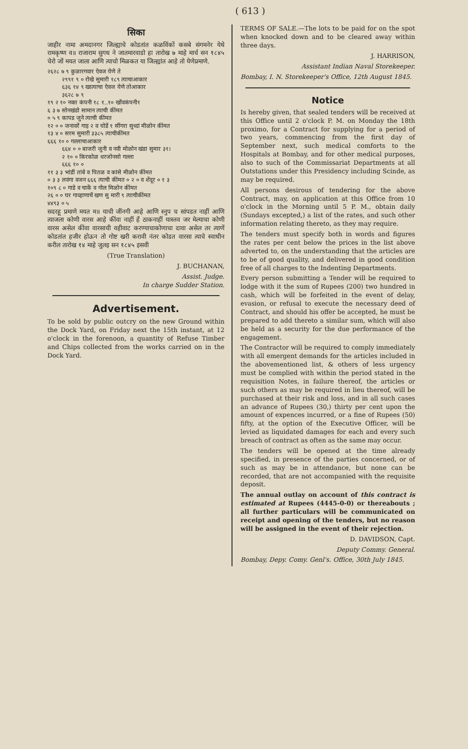( 613 )
सिका
जाहीर नामा अमदानगर जिल्ह्याचे कोडतांत कळविंकों कसबे संगमनेर येथे रामकृष्ण व॥ राजाराम सुगध ने जातमारवाडो हा तारोख ७ माहे मार्च सन १८४५ चेरो जों मयत जाला आणि त्याचो मिळकत या जिल्ह्यांत आहे तो येणेप्रमाणे.
२६२८ ७ ९ कुळारगवार ऐवज येणे ते २९९१ ९ ० रोखे सुमारी १८९ त्याचाआकार ६३६ १४ ९ खात्याचा ऐवज येणे तोआकार ३६२८ ७ ९ १९ २ १० नक्त कंपनी १८ १..१० खोंवकंपनी१ ६ ३ ७ सोनखंडो सामान त्याची कींमत ० ५ ९ कापड जुने त्याची कींमत १२ ० ० जनावरें गाइ २ व घोडें १ सींगरा सुध्दां मीळोन कींमत १३ ४ ० सरम सुमारी ३३८५ त्याचीकींमत ६६६ १० ० गल्लाचाआकार ६६४ ० ० बाजरी जुनी व नवी मोळोन खंडा सुमार ३१। २ १० ० किरकोळ धरजोनसो गल्ला ६६६ १० ० ११ ३ ३ भांडीं तांबे व पितळ व कांसे मीळोन कींमत ० ३ ३ लवंगा वजन ६६६ त्याची कींमत ० २ ० व शेंदूर ० १ ३ १०९ ८ ० गाडे व चाकें व गोल मिळोन कींमत २६ ० ० घर गाव्हाणाचें खण सु मारी ९ त्याचीकींमत ४४९३ ० ५
सदरहू प्रमाणे मयत म॥ याची जींनगी आहे आणि स्नुप च सांपडत नाहीं आणि त्याजला कोणी वारस आहे कींवा नाहीं हें ठाकनाहीं यास्तव जर मेल्याचा कोणी वारस असेल कींवा वारसाची वहीवाट करण्याचाकोणाचा दावा असेल तर त्याणें कोडतांत हजीर होऊन तो गोष्ट खरी करावी नंतर कोडत वारसा त्याचे स्वाधीन करील तारोख १४ माहे जुलइ सन १८४५ इसवी
(True Translation)
J. BUCHANAN,
Assist. Judge.
In charge Sudder Station.
Advertisement.
To be sold by public outcry on the new Ground within the Dock Yard, on Friday next the 15th instant, at 12 o'clock in the forenoon, a quantity of Refuse Timber and Chips collected from the works carried on in the Dock Yard.
TERMS OF SALE.—The lots to be paid for on the spot when knocked down and to be cleared away within three days.
J. HARRISON,
Assistant Indian Naval Storekeeper.
Bombay, I. N. Storekeeper's Office, 12th August 1845.
Notice
Is hereby given, that sealed tenders will be received at this Office until 2 o'clock P. M. on Monday the 18th proximo, for a Contract for supplying for a period of two years, commencing from the first day of September next, such medical comforts to the Hospitals at Bombay, and for other medical purposes, also to such of the Commissariat Departments at all Outstations under this Presidency including Scinde, as may be required.
All persons desirous of tendering for the above Contract, may, on application at this Office from 10 o'clock in the Morning until 5 P. M., obtain daily (Sundays excepted,) a list of the rates, and such other information relating thereto, as they may require.
The tenders must specify both in words and figures the rates per cent below the prices in the list above adverted to, on the understanding that the articles are to be of good quality, and delivered in good condition free of all charges to the Indenting Departments.
Every person submitting a Tender will be required to lodge with it the sum of Rupees (200) two hundred in cash, which will be forfeited in the event of delay, evasion, or refusal to execute the necessary deed of Contract, and should his offer be accepted, he must be prepared to add thereto a similar sum, which will also be held as a security for the due performance of the engagement.
The Contractor will be required to comply immediately with all emergent demands for the articles included in the abovementioned list, & others of less urgency must be complied with within the period stated in the requisition Notes, in failure thereof, the articles or such others as may be required in lieu thereof, will be purchased at their risk and loss, and in all such cases an advance of Rupees (30,) thirty per cent upon the amount of expences incurred, or a fine of Rupees (50) fifty, at the option of the Executive Officer, will be levied as liquidated damages for each and every such breach of contract as often as the same may occur.
The tenders will be opened at the time already specified, in presence of the parties concerned, or of such as may be in attendance, but none can be recorded, that are not accompanied with the requisite deposit.
The annual outlay on account of this contract is estimated at Rupees (4445-0-0) or thereabouts ; all further particulars will be communicated on receipt and opening of the tenders, but no reason will be assigned in the event of their rejection.
D. DAVIDSON, Capt.
Deputy Commy. General.
Bombay, Depy. Comy. Genl's. Office, 30th July 1845.